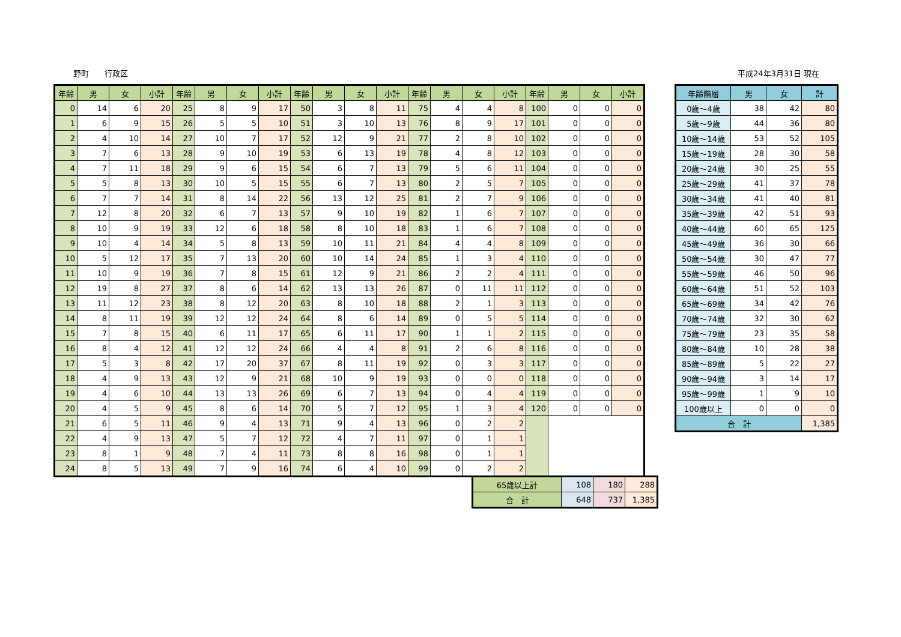野町　　行政区 平成24年3月31日 現在
| 年齢 | 男 | 女 | 小計 | 年齢 | 男 | 女 | 小計 | 年齢 | 男 | 女 | 小計 | 年齢 | 男 | 女 | 小計 | 年齢 | 男 | 女 | 小計 |
| --- | --- | --- | --- | --- | --- | --- | --- | --- | --- | --- | --- | --- | --- | --- | --- | --- | --- | --- | --- |
| 0 | 14 | 6 | 20 | 25 | 8 | 9 | 17 | 50 | 3 | 8 | 11 | 75 | 4 | 4 | 8 | 100 | 0 | 0 | 0 |
| 1 | 6 | 9 | 15 | 26 | 5 | 5 | 10 | 51 | 3 | 10 | 13 | 76 | 8 | 9 | 17 | 101 | 0 | 0 | 0 |
| 2 | 4 | 10 | 14 | 27 | 10 | 7 | 17 | 52 | 12 | 9 | 21 | 77 | 2 | 8 | 10 | 102 | 0 | 0 | 0 |
| 3 | 7 | 6 | 13 | 28 | 9 | 10 | 19 | 53 | 6 | 13 | 19 | 78 | 4 | 8 | 12 | 103 | 0 | 0 | 0 |
| 4 | 7 | 11 | 18 | 29 | 9 | 6 | 15 | 54 | 6 | 7 | 13 | 79 | 5 | 6 | 11 | 104 | 0 | 0 | 0 |
| 5 | 5 | 8 | 13 | 30 | 10 | 5 | 15 | 55 | 6 | 7 | 13 | 80 | 2 | 5 | 7 | 105 | 0 | 0 | 0 |
| 6 | 7 | 7 | 14 | 31 | 8 | 14 | 22 | 56 | 13 | 12 | 25 | 81 | 2 | 7 | 9 | 106 | 0 | 0 | 0 |
| 7 | 12 | 8 | 20 | 32 | 6 | 7 | 13 | 57 | 9 | 10 | 19 | 82 | 1 | 6 | 7 | 107 | 0 | 0 | 0 |
| 8 | 10 | 9 | 19 | 33 | 12 | 6 | 18 | 58 | 8 | 10 | 18 | 83 | 1 | 6 | 7 | 108 | 0 | 0 | 0 |
| 9 | 10 | 4 | 14 | 34 | 5 | 8 | 13 | 59 | 10 | 11 | 21 | 84 | 4 | 4 | 8 | 109 | 0 | 0 | 0 |
| 10 | 5 | 12 | 17 | 35 | 7 | 13 | 20 | 60 | 10 | 14 | 24 | 85 | 1 | 3 | 4 | 110 | 0 | 0 | 0 |
| 11 | 10 | 9 | 19 | 36 | 7 | 8 | 15 | 61 | 12 | 9 | 21 | 86 | 2 | 2 | 4 | 111 | 0 | 0 | 0 |
| 12 | 19 | 8 | 27 | 37 | 8 | 6 | 14 | 62 | 13 | 13 | 26 | 87 | 0 | 11 | 11 | 112 | 0 | 0 | 0 |
| 13 | 11 | 12 | 23 | 38 | 8 | 12 | 20 | 63 | 8 | 10 | 18 | 88 | 2 | 1 | 3 | 113 | 0 | 0 | 0 |
| 14 | 8 | 11 | 19 | 39 | 12 | 12 | 24 | 64 | 8 | 6 | 14 | 89 | 0 | 5 | 5 | 114 | 0 | 0 | 0 |
| 15 | 7 | 8 | 15 | 40 | 6 | 11 | 17 | 65 | 6 | 11 | 17 | 90 | 1 | 1 | 2 | 115 | 0 | 0 | 0 |
| 16 | 8 | 4 | 12 | 41 | 12 | 12 | 24 | 66 | 4 | 4 | 8 | 91 | 2 | 6 | 8 | 116 | 0 | 0 | 0 |
| 17 | 5 | 3 | 8 | 42 | 17 | 20 | 37 | 67 | 8 | 11 | 19 | 92 | 0 | 3 | 3 | 117 | 0 | 0 | 0 |
| 18 | 4 | 9 | 13 | 43 | 12 | 9 | 21 | 68 | 10 | 9 | 19 | 93 | 0 | 0 | 0 | 118 | 0 | 0 | 0 |
| 19 | 4 | 6 | 10 | 44 | 13 | 13 | 26 | 69 | 6 | 7 | 13 | 94 | 0 | 4 | 4 | 119 | 0 | 0 | 0 |
| 20 | 4 | 5 | 9 | 45 | 8 | 6 | 14 | 70 | 5 | 7 | 12 | 95 | 1 | 3 | 4 | 120 | 0 | 0 | 0 |
| 21 | 6 | 5 | 11 | 46 | 9 | 4 | 13 | 71 | 9 | 4 | 13 | 96 | 0 | 2 | 2 | | | | |
| 22 | 4 | 9 | 13 | 47 | 5 | 7 | 12 | 72 | 4 | 7 | 11 | 97 | 0 | 1 | 1 | | | | |
| 23 | 8 | 1 | 9 | 48 | 7 | 4 | 11 | 73 | 8 | 8 | 16 | 98 | 0 | 1 | 1 | | | | |
| 24 | 8 | 5 | 13 | 49 | 7 | 9 | 16 | 74 | 6 | 4 | 10 | 99 | 0 | 2 | 2 | | | | |
| 65歳以上計 | 108 | 180 | 288 |
| 合 計 | 648 | 737 | 1,385 |
| 年齢階層 | 男 | 女 | 計 |
| --- | --- | --- | --- |
| 0歳～4歳 | 38 | 42 | 80 |
| 5歳～9歳 | 44 | 36 | 80 |
| 10歳～14歳 | 53 | 52 | 105 |
| 15歳～19歳 | 28 | 30 | 58 |
| 20歳～24歳 | 30 | 25 | 55 |
| 25歳～29歳 | 41 | 37 | 78 |
| 30歳～34歳 | 41 | 40 | 81 |
| 35歳～39歳 | 42 | 51 | 93 |
| 40歳～44歳 | 60 | 65 | 125 |
| 45歳～49歳 | 36 | 30 | 66 |
| 50歳～54歳 | 30 | 47 | 77 |
| 55歳～59歳 | 46 | 50 | 96 |
| 60歳～64歳 | 51 | 52 | 103 |
| 65歳～69歳 | 34 | 42 | 76 |
| 70歳～74歳 | 32 | 30 | 62 |
| 75歳～79歳 | 23 | 35 | 58 |
| 80歳～84歳 | 10 | 28 | 38 |
| 85歳～89歳 | 5 | 22 | 27 |
| 90歳～94歳 | 3 | 14 | 17 |
| 95歳～99歳 | 1 | 9 | 10 |
| 100歳以上 | 0 | 0 | 0 |
| 合 計 | | | 1,385 |